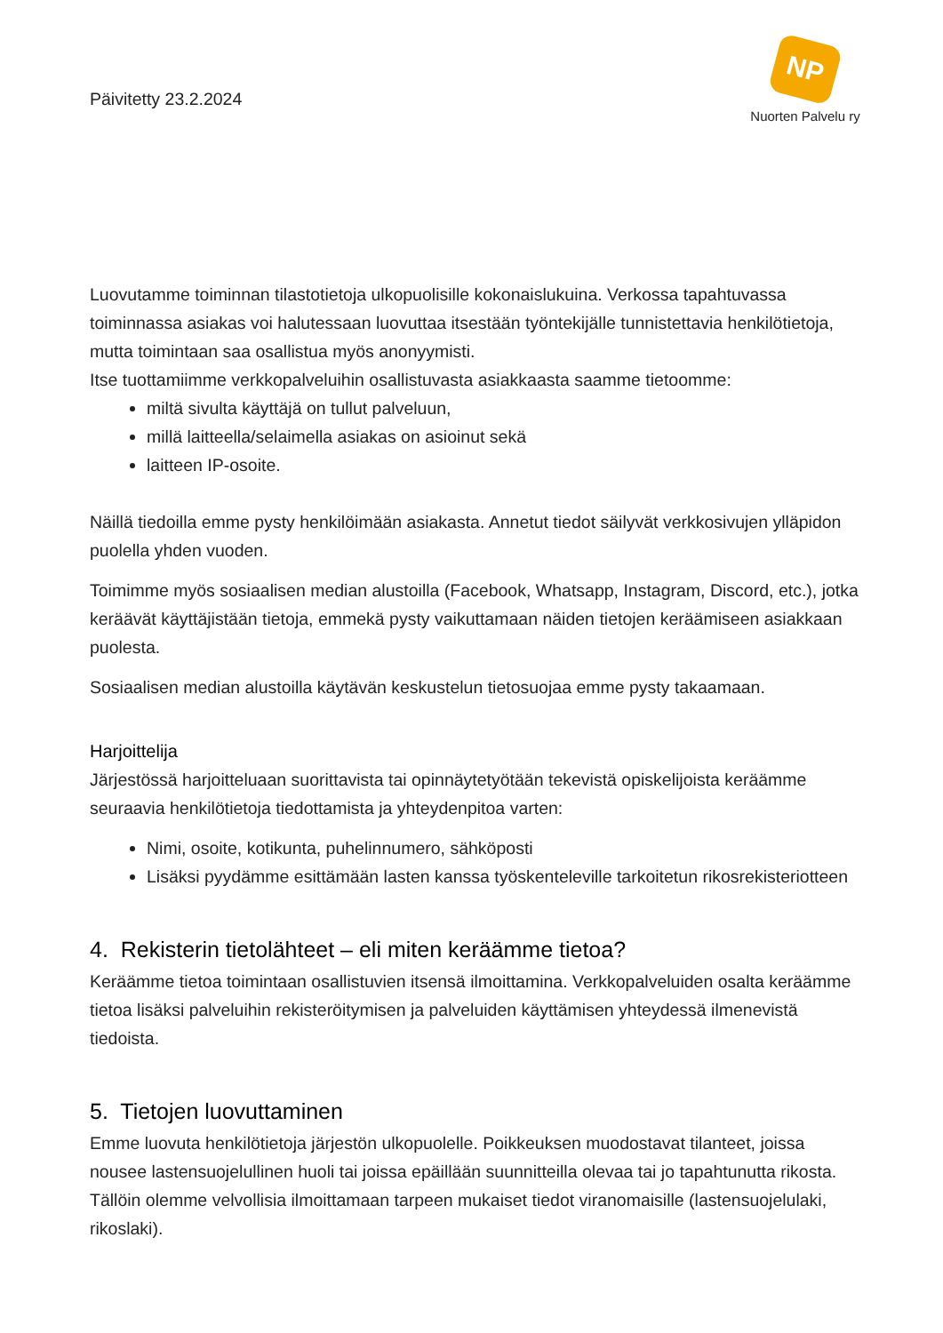Päivitetty 23.2.2024
NP
Nuorten Palvelu ry
Luovutamme toiminnan tilastotietoja ulkopuolisille kokonaislukuina. Verkossa tapahtuvassa toiminnassa asiakas voi halutessaan luovuttaa itsestään työntekijälle tunnistettavia henkilötietoja, mutta toimintaan saa osallistua myös anonyymisti.
Itse tuottamiimme verkkopalveluihin osallistuvasta asiakkaasta saamme tietoomme:
miltä sivulta käyttäjä on tullut palveluun,
millä laitteella/selaimella asiakas on asioinut sekä
laitteen IP-osoite.
Näillä tiedoilla emme pysty henkilöimään asiakasta. Annetut tiedot säilyvät verkkosivujen ylläpidon puolella yhden vuoden.
Toimimme myös sosiaalisen median alustoilla (Facebook, Whatsapp, Instagram, Discord, etc.), jotka keräävät käyttäjistään tietoja, emmekä pysty vaikuttamaan näiden tietojen keräämiseen asiakkaan puolesta.
Sosiaalisen median alustoilla käytävän keskustelun tietosuojaa emme pysty takaamaan.
Harjoittelija
Järjestössä harjoitteluaan suorittavista tai opinnäytetyötään tekevistä opiskelijoista keräämme seuraavia henkilötietoja tiedottamista ja yhteydenpitoa varten:
Nimi, osoite, kotikunta, puhelinnumero, sähköposti
Lisäksi pyydämme esittämään lasten kanssa työskenteleville tarkoitetun rikosrekisteriotteen
4. Rekisterin tietolähteet – eli miten keräämme tietoa?
Keräämme tietoa toimintaan osallistuvien itsensä ilmoittamina. Verkkopalveluiden osalta keräämme tietoa lisäksi palveluihin rekisteröitymisen ja palveluiden käyttämisen yhteydessä ilmenevistä tiedoista.
5. Tietojen luovuttaminen
Emme luovuta henkilötietoja järjestön ulkopuolelle. Poikkeuksen muodostavat tilanteet, joissa nousee lastensuojelullinen huoli tai joissa epäillään suunnitteilla olevaa tai jo tapahtunutta rikosta. Tällöin olemme velvollisia ilmoittamaan tarpeen mukaiset tiedot viranomaisille (lastensuojelulaki, rikoslaki).